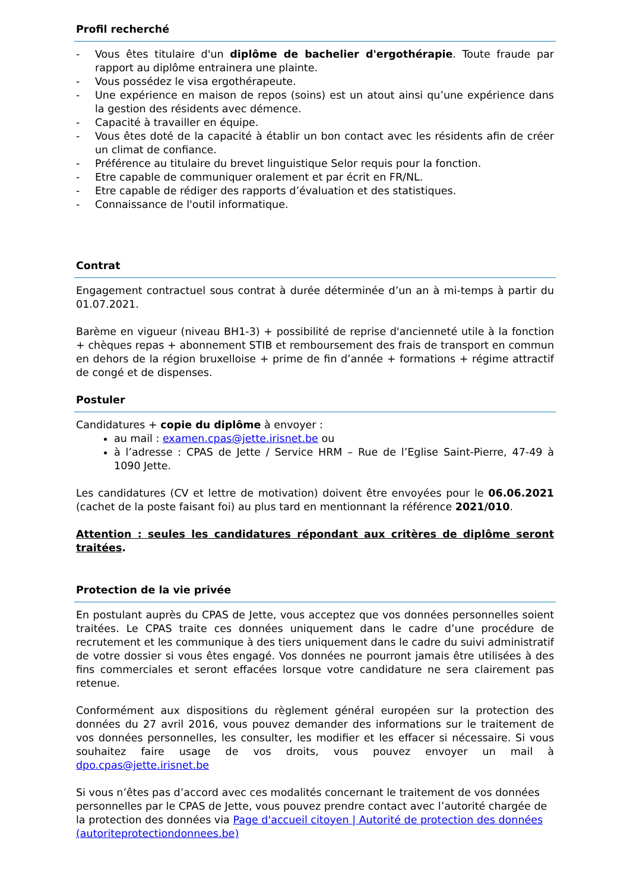Profil recherché
- Vous êtes titulaire d'un diplôme de bachelier d'ergothérapie. Toute fraude par rapport au diplôme entrainera une plainte.
- Vous possédez le visa ergothérapeute.
- Une expérience en maison de repos (soins) est un atout ainsi qu’une expérience dans la gestion des résidents avec démence.
- Capacité à travailler en équipe.
- Vous êtes doté de la capacité à établir un bon contact avec les résidents afin de créer un climat de confiance.
- Préférence au titulaire du brevet linguistique Selor requis pour la fonction.
- Etre capable de communiquer oralement et par écrit en FR/NL.
- Etre capable de rédiger des rapports d’évaluation et des statistiques.
- Connaissance de l'outil informatique.
Contrat
Engagement contractuel sous contrat à durée déterminée d’un an à mi-temps à partir du 01.07.2021.
Barème en vigueur (niveau BH1-3) + possibilité de reprise d'ancienneté utile à la fonction + chèques repas + abonnement STIB et remboursement des frais de transport en commun en dehors de la région bruxelloise + prime de fin d’année + formations + régime attractif de congé et de dispenses.
Postuler
Candidatures + copie du diplôme à envoyer :
au mail : examen.cpas@jette.irisnet.be ou
à l’adresse : CPAS de Jette / Service HRM – Rue de l’Eglise Saint-Pierre, 47-49 à 1090 Jette.
Les candidatures (CV et lettre de motivation) doivent être envoyées pour le 06.06.2021 (cachet de la poste faisant foi) au plus tard en mentionnant la référence 2021/010.
Attention : seules les candidatures répondant aux critères de diplôme seront traitées.
Protection de la vie privée
En postulant auprès du CPAS de Jette, vous acceptez que vos données personnelles soient traitées. Le CPAS traite ces données uniquement dans le cadre d’une procédure de recrutement et les communique à des tiers uniquement dans le cadre du suivi administratif de votre dossier si vous êtes engagé. Vos données ne pourront jamais être utilisées à des fins commerciales et seront effacées lorsque votre candidature ne sera clairement pas retenue.
Conformément aux dispositions du règlement général européen sur la protection des données du 27 avril 2016, vous pouvez demander des informations sur le traitement de vos données personnelles, les consulter, les modifier et les effacer si nécessaire. Si vous souhaitez faire usage de vos droits, vous pouvez envoyer un mail à dpo.cpas@jette.irisnet.be
Si vous n’êtes pas d’accord avec ces modalités concernant le traitement de vos données personnelles par le CPAS de Jette, vous pouvez prendre contact avec l’autorité chargée de la protection des données via Page d'accueil citoyen | Autorité de protection des données (autoriteprotectiondonnees.be)